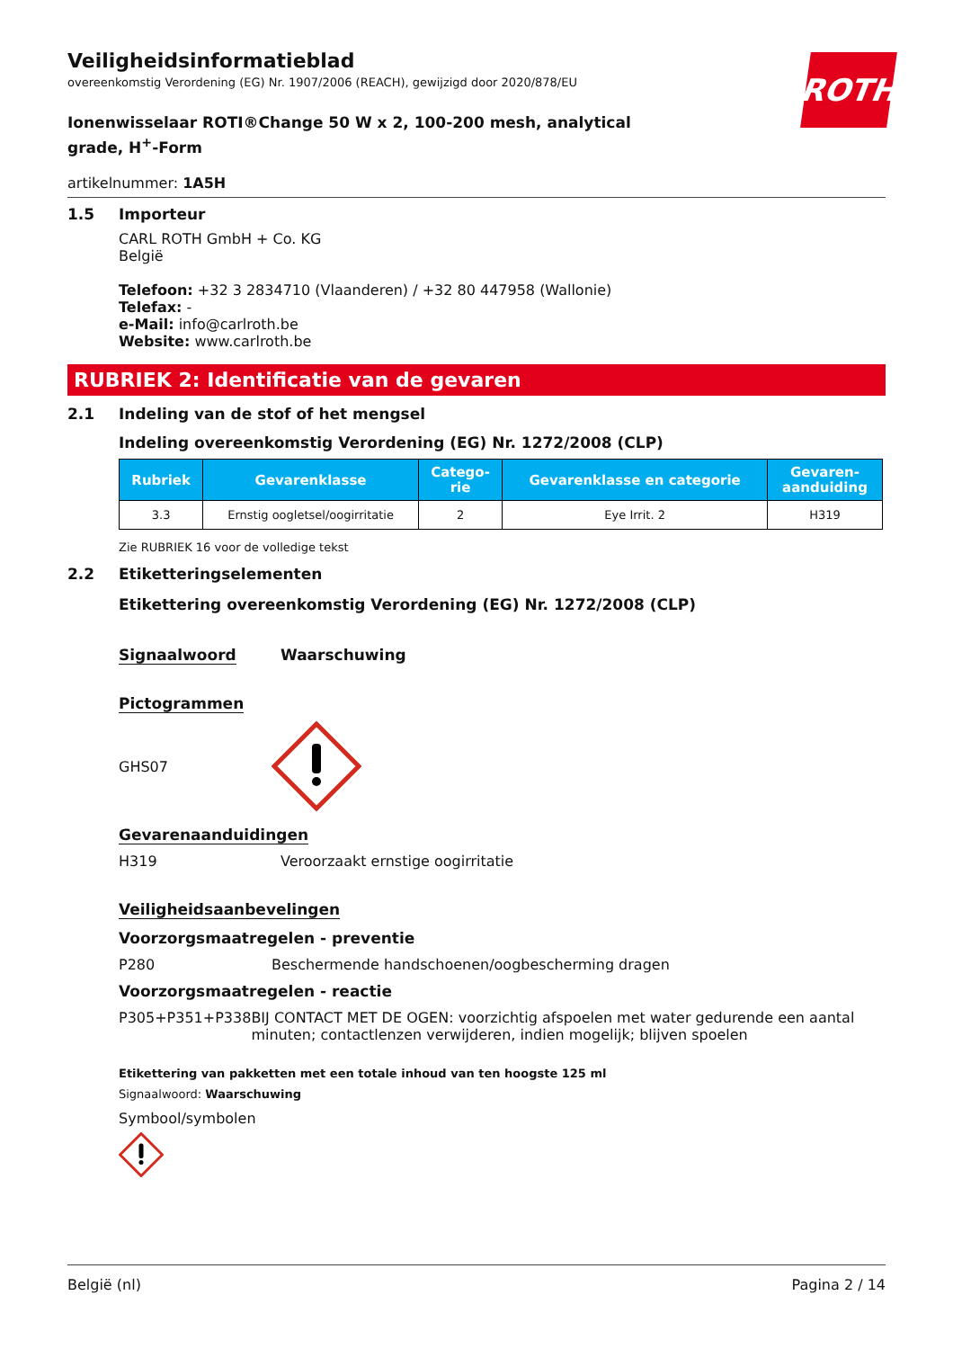ROTH
Veiligheidsinformatieblad
overeenkomstig Verordening (EG) Nr. 1907/2006 (REACH), gewijzigd door 2020/878/EU
Ionenwisselaar ROTI®Change 50 W x 2, 100-200 mesh, analytical grade, H<sup>+</sup>-Form
artikelnummer: 1A5H
1.5 Importeur
CARL ROTH GmbH + Co. KG
België
Telefoon: +32 3 2834710 (Vlaanderen) / +32 80 447958 (Wallonie)
Telefax: -
e-Mail: info@carlroth.be
Website: www.carlroth.be
RUBRIEK 2: Identificatie van de gevaren
2.1 Indeling van de stof of het mengsel
Indeling overeenkomstig Verordening (EG) Nr. 1272/2008 (CLP)
| Rubriek | Gevarenklasse | Catego- rie | Gevarenklasse en categorie | Gevaren- aanduiding |
| --- | --- | --- | --- | --- |
| 3.3 | Ernstig oogletsel/oogirritatie | 2 | Eye Irrit. 2 | H319 |
Zie RUBRIEK 16 voor de volledige tekst
2.2 Etiketteringselementen
Etikettering overeenkomstig Verordening (EG) Nr. 1272/2008 (CLP)
Signaalwoord Waarschuwing
Pictogrammen
GHS07
Gevarenaanduidingen
H319 Veroorzaakt ernstige oogirritatie
Veiligheidsaanbevelingen
Voorzorgsmaatregelen - preventie
P280 Beschermende handschoenen/oogbescherming dragen
Voorzorgsmaatregelen - reactie
P305+P351+P338 BIJ CONTACT MET DE OGEN: voorzichtig afspoelen met water gedurende een aantal minuten; contactlenzen verwijderen, indien mogelijk; blijven spoelen
Etikettering van pakketten met een totale inhoud van ten hoogste 125 ml
Signaalwoord: Waarschuwing
Symbool/symbolen
België (nl) Pagina 2 / 14